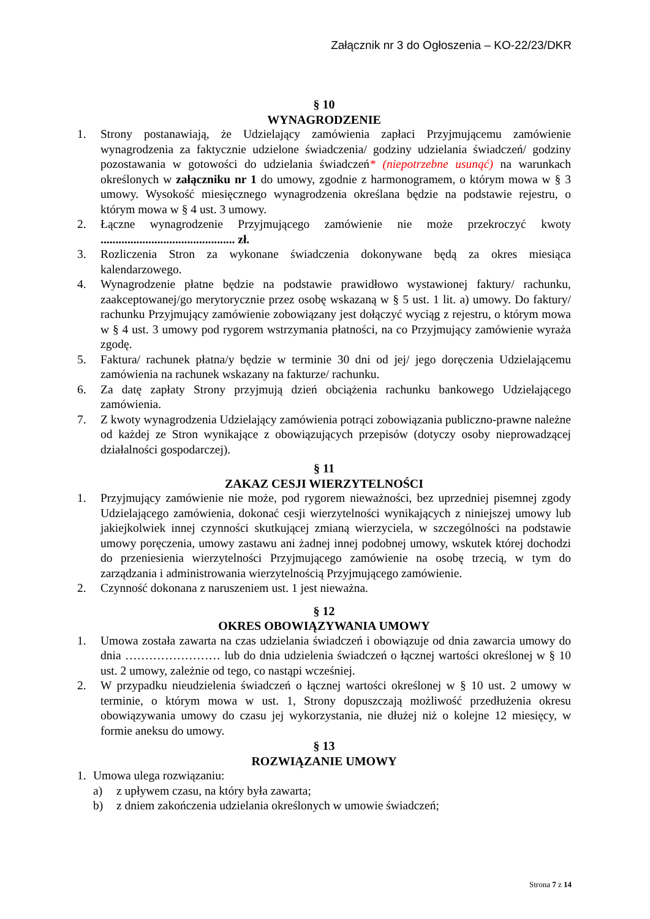Załącznik nr 3 do Ogłoszenia – KO-22/23/DKR
§ 10
WYNAGRODZENIE
1. Strony postanawiają, że Udzielający zamówienia zapłaci Przyjmującemu zamówienie wynagrodzenia za faktycznie udzielone świadczenia/ godziny udzielania świadczeń/ godziny pozostawania w gotowości do udzielania świadczeń* (niepotrzebne usunąć) na warunkach określonych w załączniku nr 1 do umowy, zgodnie z harmonogramem, o którym mowa w § 3 umowy. Wysokość miesięcznego wynagrodzenia określana będzie na podstawie rejestru, o którym mowa w § 4 ust. 3 umowy.
2. Łączne wynagrodzenie Przyjmującego zamówienie nie może przekroczyć kwoty ............................................. zł.
3. Rozliczenia Stron za wykonane świadczenia dokonywane będą za okres miesiąca kalendarzowego.
4. Wynagrodzenie płatne będzie na podstawie prawidłowo wystawionej faktury/ rachunku, zaakceptowanej/go merytorycznie przez osobę wskazaną w § 5 ust. 1 lit. a) umowy. Do faktury/ rachunku Przyjmujący zamówienie zobowiązany jest dołączyć wyciąg z rejestru, o którym mowa w § 4 ust. 3 umowy pod rygorem wstrzymania płatności, na co Przyjmujący zamówienie wyraża zgodę.
5. Faktura/ rachunek płatna/y będzie w terminie 30 dni od jej/ jego doręczenia Udzielającemu zamówienia na rachunek wskazany na fakturze/ rachunku.
6. Za datę zapłaty Strony przyjmują dzień obciążenia rachunku bankowego Udzielającego zamówienia.
7. Z kwoty wynagrodzenia Udzielający zamówienia potrąci zobowiązania publiczno-prawne należne od każdej ze Stron wynikające z obowiązujących przepisów (dotyczy osoby nieprowadzącej działalności gospodarczej).
§ 11
ZAKAZ CESJI WIERZYTELNOŚCI
1. Przyjmujący zamówienie nie może, pod rygorem nieważności, bez uprzedniej pisemnej zgody Udzielającego zamówienia, dokonać cesji wierzytelności wynikających z niniejszej umowy lub jakiejkolwiek innej czynności skutkującej zmianą wierzyciela, w szczególności na podstawie umowy poręczenia, umowy zastawu ani żadnej innej podobnej umowy, wskutek której dochodzi do przeniesienia wierzytelności Przyjmującego zamówienie na osobę trzecią, w tym do zarządzania i administrowania wierzytelnością Przyjmującego zamówienie.
2. Czynność dokonana z naruszeniem ust. 1 jest nieważna.
§ 12
OKRES OBOWIĄZYWANIA UMOWY
1. Umowa została zawarta na czas udzielania świadczeń i obowiązuje od dnia zawarcia umowy do dnia …………………… lub do dnia udzielenia świadczeń o łącznej wartości określonej w § 10 ust. 2 umowy, zależnie od tego, co nastąpi wcześniej.
2. W przypadku nieudzielenia świadczeń o łącznej wartości określonej w § 10 ust. 2 umowy w terminie, o którym mowa w ust. 1, Strony dopuszczają możliwość przedłużenia okresu obowiązywania umowy do czasu jej wykorzystania, nie dłużej niż o kolejne 12 miesięcy, w formie aneksu do umowy.
§ 13
ROZWIĄZANIE UMOWY
1. Umowa ulega rozwiązaniu:
a) z upływem czasu, na który była zawarta;
b) z dniem zakończenia udzielania określonych w umowie świadczeń;
Strona 7 z 14